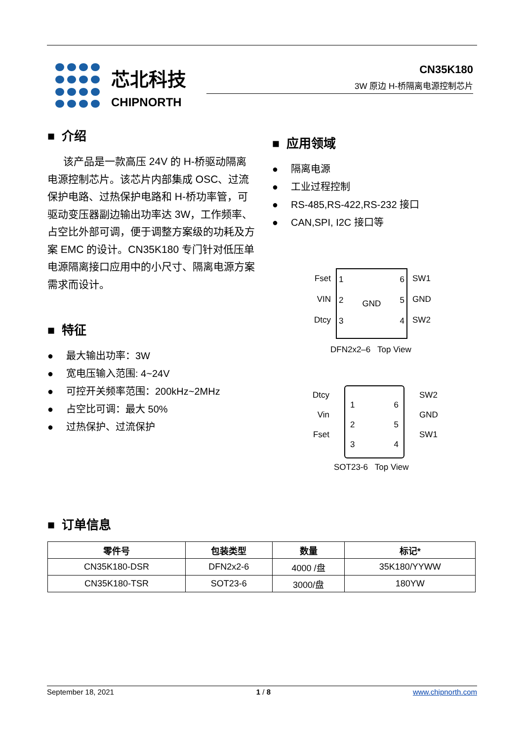芯北科技
CHIPNORTH
CN35K180
3W 原边 H-桥隔离电源控制芯片
■ 介绍
该产品是一款高压 24V 的 H-桥驱动隔离电源控制芯片。该芯片内部集成 OSC、过流保护电路、过热保护电路和 H-桥功率管，可驱动变压器副边输出功率达 3W，工作频率、占空比外部可调，便于调整方案级的功耗及方案 EMC 的设计。CN35K180 专门针对低压单电源隔离接口应用中的小尺寸、隔离电源方案需求而设计。
■ 特征
● 最大输出功率：3W
● 宽电压输入范围: 4~24V
● 可控开关频率范围：200kHz~2MHz
● 占空比可调：最大 50%
● 过热保护、过流保护
■ 应用领域
● 隔离电源
● 工业过程控制
● RS-485,RS-422,RS-232 接口
● CAN,SPI, I2C 接口等
Fset
VIN
Dtcy
1
2
3
GND 6
5
4
SW1
GND
SW2
DFN2x2–6 Top View
Dtcy
Vin
Fset
1
2
3
6
5
4
SW2
GND
SW1
SOT23-6 Top View
■ 订单信息
| 零件号 | 包装类型 | 数量 | 标记* |
| --- | --- | --- | --- |
| CN35K180-DSR | DFN2x2-6 | 4000 /盘 | 35K180/YYWW |
| CN35K180-TSR | SOT23-6 | 3000/盘 | 180YW |
September 18, 2021 1 / 8 www.chipnorth.com